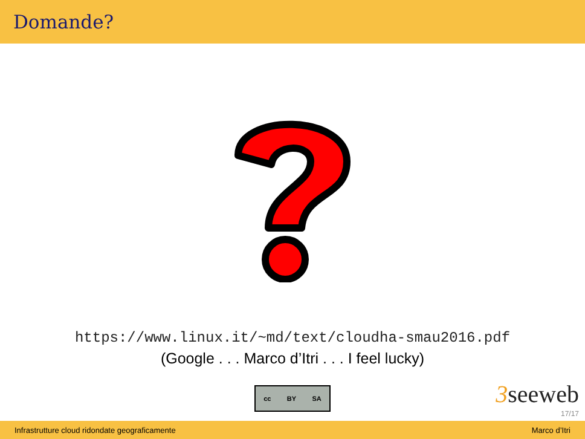Domande?
https://www.linux.it/~md/text/cloudha-smau2016.pdf
(Google . . . Marco d’Itri . . . I feel lucky)
cc BY SA
3seeweb
17/17
Infrastrutture cloud ridondate geograficamente Marco d’Itri